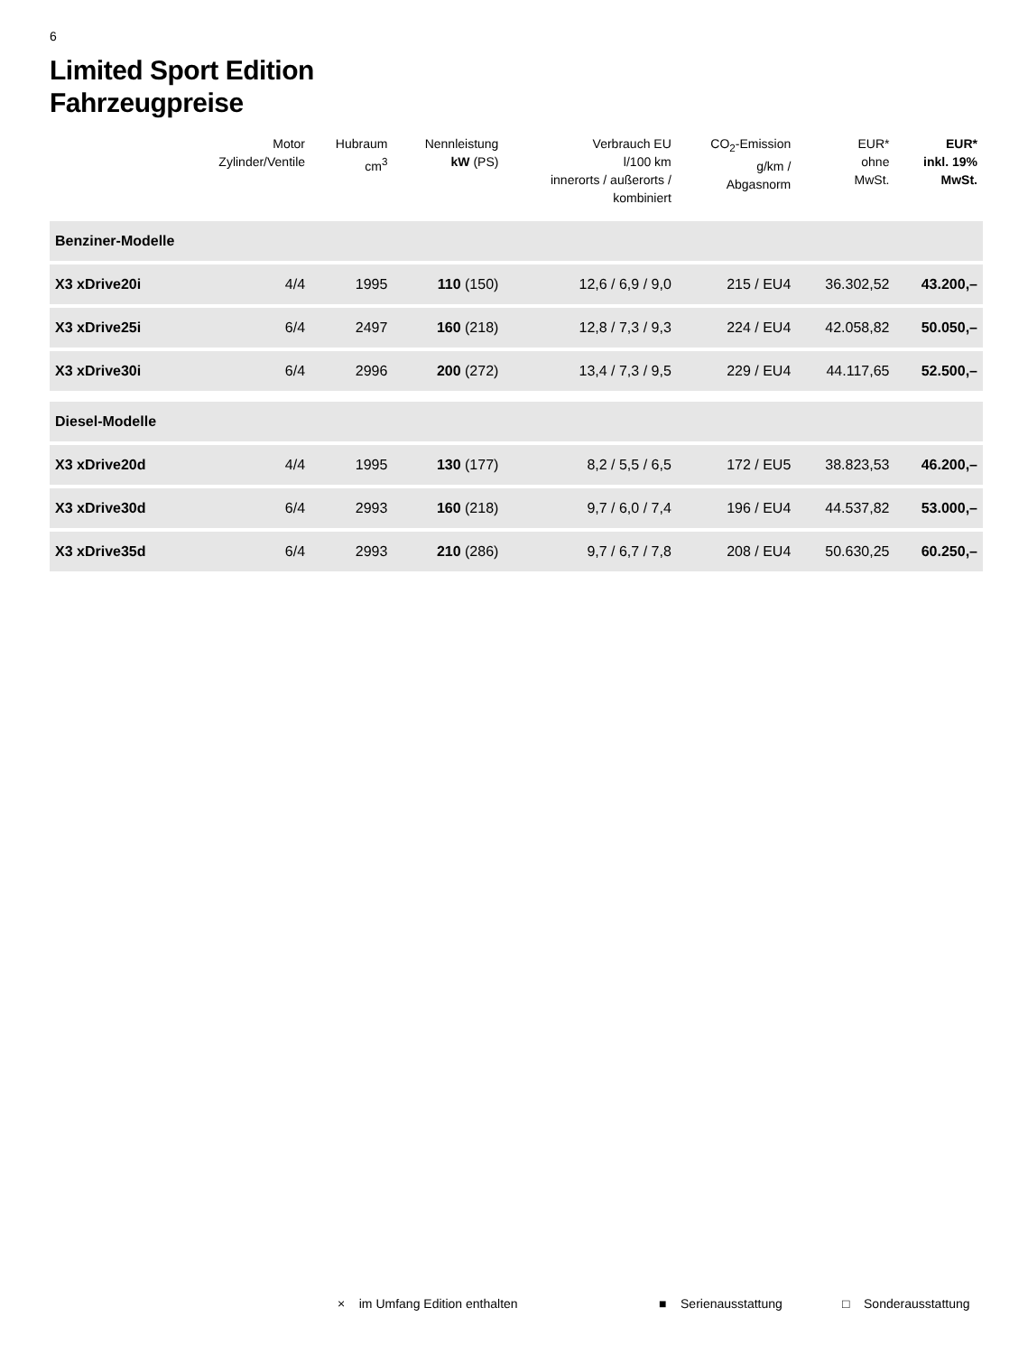6
Limited Sport Edition
Fahrzeugpreise
| | Motor Zylinder/Ventile | Hubraum cm<sup>3</sup> | Nennleistung kW (PS) | Verbrauch EU l/100 km innerorts / außerorts / kombiniert | CO<sub>2</sub>-Emission g/km / Abgasnorm | EUR* ohne MwSt. | EUR* inkl. 19% MwSt. |
| --- | --- | --- | --- | --- | --- | --- | --- |
| Benziner-Modelle | | | | | | | |
| X3 xDrive20i | 4/4 | 1995 | 110 (150) | 12,6 / 6,9 / 9,0 | 215 / EU4 | 36.302,52 | 43.200,– |
| X3 xDrive25i | 6/4 | 2497 | 160 (218) | 12,8 / 7,3 / 9,3 | 224 / EU4 | 42.058,82 | 50.050,– |
| X3 xDrive30i | 6/4 | 2996 | 200 (272) | 13,4 / 7,3 / 9,5 | 229 / EU4 | 44.117,65 | 52.500,– |
| Diesel-Modelle | | | | | | | |
| X3 xDrive20d | 4/4 | 1995 | 130 (177) | 8,2 / 5,5 / 6,5 | 172 / EU5 | 38.823,53 | 46.200,– |
| X3 xDrive30d | 6/4 | 2993 | 160 (218) | 9,7 / 6,0 / 7,4 | 196 / EU4 | 44.537,82 | 53.000,– |
| X3 xDrive35d | 6/4 | 2993 | 210 (286) | 9,7 / 6,7 / 7,8 | 208 / EU4 | 50.630,25 | 60.250,– |
× im Umfang Edition enthalten ■ Serienausstattung □ Sonderausstattung